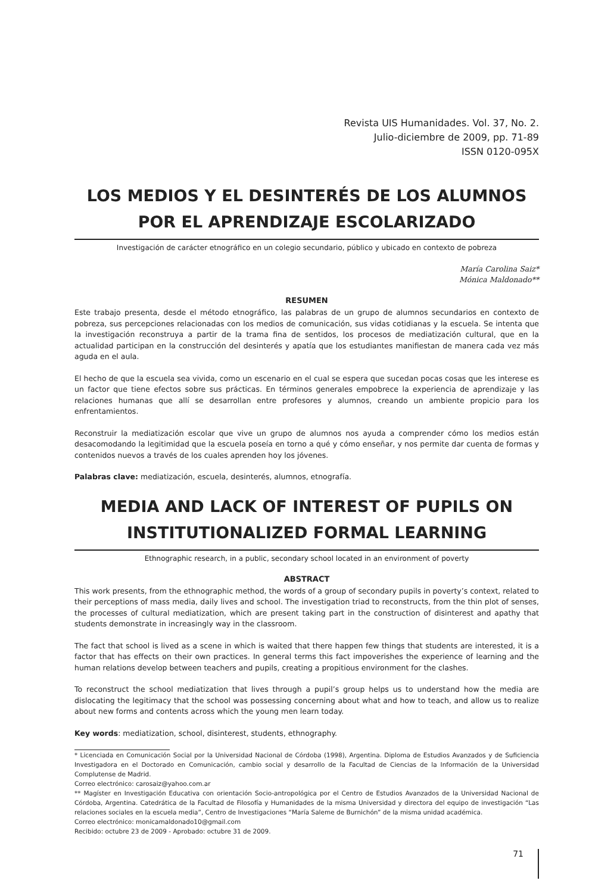Revista UIS Humanidades. Vol. 37, No. 2.
Julio-diciembre de 2009, pp. 71-89
ISSN 0120-095X
LOS MEDIOS Y EL DESINTERÉS DE LOS ALUMNOS POR EL APRENDIZAJE ESCOLARIZADO
Investigación de carácter etnográfico en un colegio secundario, público y ubicado en contexto de pobreza
María Carolina Saiz*
Mónica Maldonado**
RESUMEN
Este trabajo presenta, desde el método etnográfico, las palabras de un grupo de alumnos secundarios en contexto de pobreza, sus percepciones relacionadas con los medios de comunicación, sus vidas cotidianas y la escuela. Se intenta que la investigación reconstruya a partir de la trama fina de sentidos, los procesos de mediatización cultural, que en la actualidad participan en la construcción del desinterés y apatía que los estudiantes manifiestan de manera cada vez más aguda en el aula.
El hecho de que la escuela sea vivida, como un escenario en el cual se espera que sucedan pocas cosas que les interese es un factor que tiene efectos sobre sus prácticas. En términos generales empobrece la experiencia de aprendizaje y las relaciones humanas que allí se desarrollan entre profesores y alumnos, creando un ambiente propicio para los enfrentamientos.
Reconstruir la mediatización escolar que vive un grupo de alumnos nos ayuda a comprender cómo los medios están desacomodando la legitimidad que la escuela poseía en torno a qué y cómo enseñar, y nos permite dar cuenta de formas y contenidos nuevos a través de los cuales aprenden hoy los jóvenes.
Palabras clave: mediatización, escuela, desinterés, alumnos, etnografía.
MEDIA AND LACK OF INTEREST OF PUPILS ON INSTITUTIONALIZED FORMAL LEARNING
Ethnographic research, in a public, secondary school located in an environment of poverty
ABSTRACT
This work presents, from the ethnographic method, the words of a group of secondary pupils in poverty’s context, related to their perceptions of mass media, daily lives and school. The investigation triad to reconstructs, from the thin plot of senses, the processes of cultural mediatization, which are present taking part in the construction of disinterest and apathy that students demonstrate in increasingly way in the classroom.
The fact that school is lived as a scene in which is waited that there happen few things that students are interested, it is a factor that has effects on their own practices. In general terms this fact impoverishes the experience of learning and the human relations develop between teachers and pupils, creating a propitious environment for the clashes.
To reconstruct the school mediatization that lives through a pupil’s group helps us to understand how the media are dislocating the legitimacy that the school was possessing concerning about what and how to teach, and allow us to realize about new forms and contents across which the young men learn today.
Key words: mediatization, school, disinterest, students, ethnography.
* Licenciada en Comunicación Social por la Universidad Nacional de Córdoba (1998), Argentina. Diploma de Estudios Avanzados y de Suficiencia Investigadora en el Doctorado en Comunicación, cambio social y desarrollo de la Facultad de Ciencias de la Información de la Universidad Complutense de Madrid.
Correo electrónico: carosaiz@yahoo.com.ar
** Magíster en Investigación Educativa con orientación Socio-antropológica por el Centro de Estudios Avanzados de la Universidad Nacional de Córdoba, Argentina. Catedrática de la Facultad de Filosofía y Humanidades de la misma Universidad y directora del equipo de investigación “Las relaciones sociales en la escuela media”, Centro de Investigaciones “María Saleme de Burnichón” de la misma unidad académica.
Correo electrónico: monicamaldonado10@gmail.com
Recibido: octubre 23 de 2009 - Aprobado: octubre 31 de 2009.
71